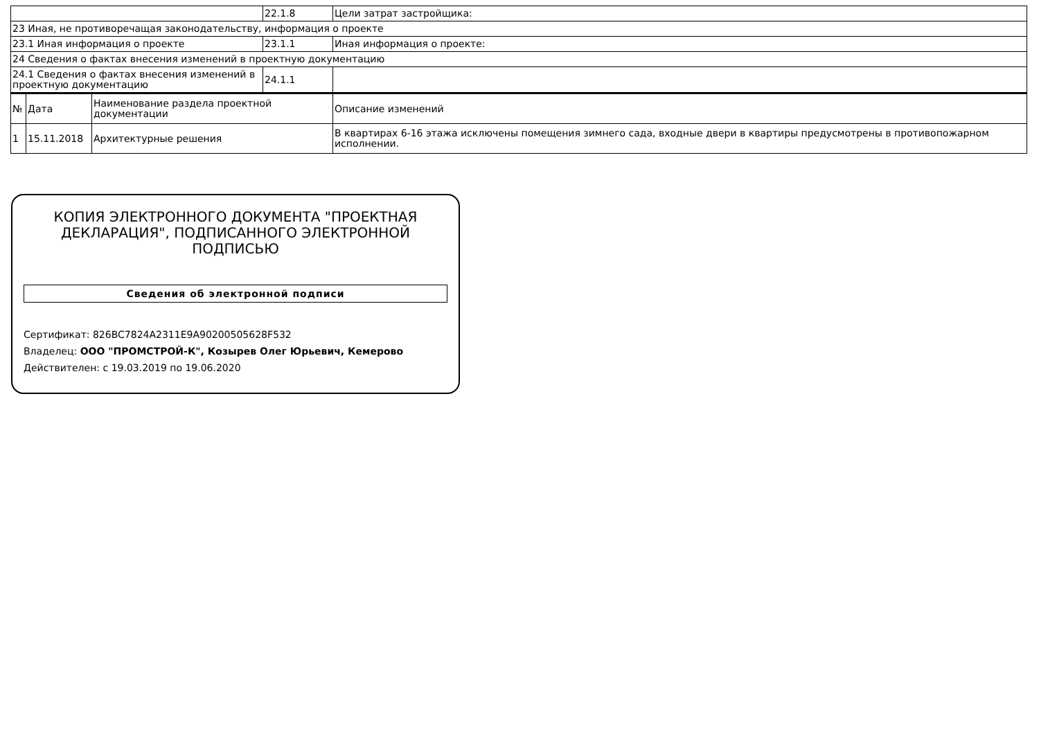| | 22.1.8 | Цели затрат застройщика: |
| 23 Иная, не противоречащая законодательству, информация о проекте | | |
| 23.1 Иная информация о проекте | 23.1.1 | Иная информация о проекте: |
| 24 Сведения о фактах внесения изменений в проектную документацию | | |
| 24.1 Сведения о фактах внесения изменений в проектную документацию | 24.1.1 | |
| № | Дата | Наименование раздела проектной документации | Описание изменений |
| 1 | 15.11.2018 | Архитектурные решения | В квартирах 6-16 этажа исключены помещения зимнего сада, входные двери в квартиры предусмотрены в противопожарном исполнении. |
КОПИЯ ЭЛЕКТРОННОГО ДОКУМЕНТА "ПРОЕКТНАЯ ДЕКЛАРАЦИЯ", ПОДПИСАННОГО ЭЛЕКТРОННОЙ ПОДПИСЬЮ
Сведения об электронной подписи
Сертификат: 826BC7824A2311E9A90200505628F532
Владелец: ООО "ПРОМСТРОЙ-К", Козырев Олег Юрьевич, Кемерово
Действителен: с 19.03.2019 по 19.06.2020